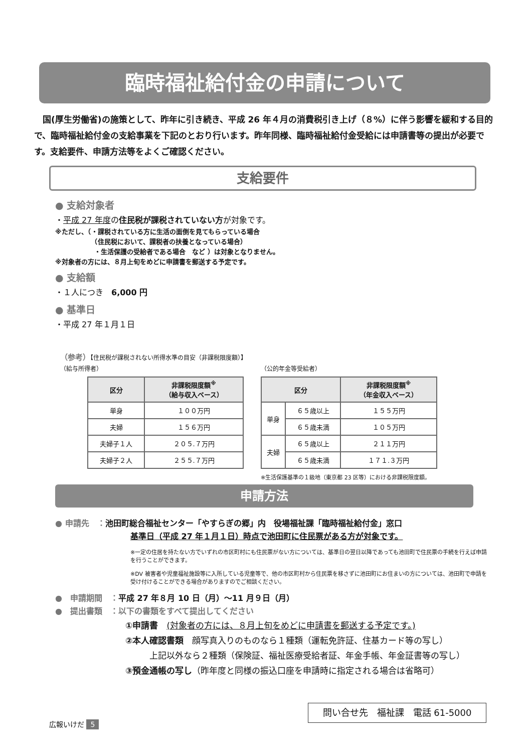臨時福祉給付金の申請について
　国(厚生労働省)の施策として、昨年に引き続き、平成 26 年４月の消費税引き上げ（８%）に伴う影響を緩和する目的で、臨時福祉給付金の支給事業を下記のとおり行います。昨年同様、臨時福祉給付金受給には申請書等の提出が必要です。支給要件、申請方法等をよくご確認ください。
支給要件
● 支給対象者
・平成 27 年度の住民税が課税されていない方が対象です。
※ただし、（・課税されている方に生活の面倒を見てもらっている場合
　　　　　　（住民税において、課税者の扶養となっている場合）
　　　　　　・生活保護の受給者である場合　など ）は対象となりません。
※対象者の方には、８月上旬をめどに申請書を郵送する予定です。
● 支給額
・１人につき　6,000 円
● 基準日
・平成 27 年１月１日
（参考）【住民税が課税されない所得水準の目安（非課税限度額）】
（給与所得者）
| 区分 | 非課税限度額<sup>※</sup> （給与収入ベース） |
| --- | --- |
| 単身 | １００万円 |
| 夫婦 | １５６万円 |
| 夫婦子１人 | ２０５.７万円 |
| 夫婦子２人 | ２５５.７万円 |
（公的年金等受給者）
| 区分 | | 非課税限度額<sup>※</sup> （年金収入ベース） |
| --- | --- | --- |
| 単身 | ６５歳以上 | １５５万円 |
| | ６５歳未満 | １０５万円 |
| 夫婦 | ６５歳以上 | ２１１万円 |
| | ６５歳未満 | １７１.３万円 |
※生活保護基準の１級地（東京都 23 区等）における非課税限度額。
申請方法
● 申請先　：池田町総合福祉センター「やすらぎの郷」内　役場福祉課「臨時福祉給付金」窓口
基準日（平成 27 年１月１日）時点で池田町に住民票がある方が対象です。
※一定の住居を持たない方でいずれの市区町村にも住民票がない方については、基準日の翌日以降であっても池田町で住民票の手続を行えば申請を行うことができます。
※DV 被害者や児童福祉施設等に入所している児童等で、他の市区町村から住民票を移さずに池田町にお住まいの方については、池田町で申請を受け付けることができる場合がありますのでご相談ください。
●　申請期間　：平成 27 年８月 10 日（月）～11 月９日（月）
●　提出書類　：以下の書類をすべて提出してください
①申請書　(対象者の方には、８月上旬をめどに申請書を郵送する予定です。)
②本人確認書類　顔写真入りのものなら１種類（運転免許証、住基カード等の写し）
上記以外なら２種類（保険証、福祉医療受給者証、年金手帳、年金証書等の写し）
③預金通帳の写し（昨年度と同様の振込口座を申請時に指定される場合は省略可）
問い合せ先　福祉課　電話 61-5000
広報いけだ 5